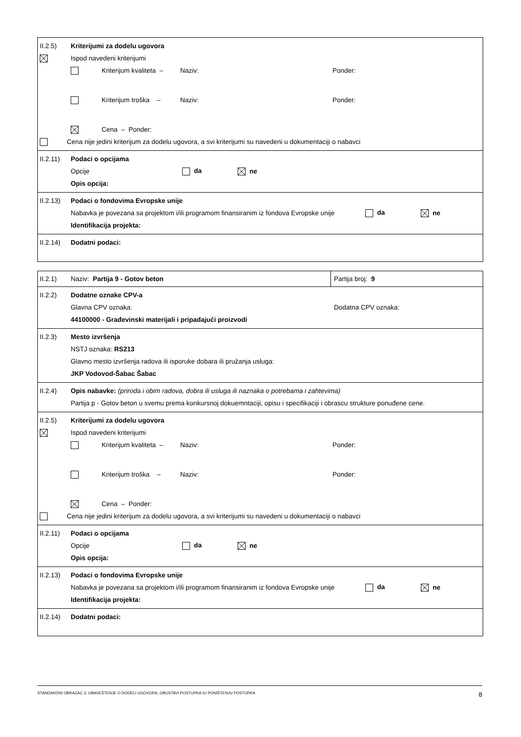II.2.5) Kriterijumi za dodelu ugovora
x Ispod navedeni kriterijumi
Kriterijum kvaliteta – Naziv: Ponder:
Kriterijum troška – Naziv: Ponder:
Cena – Ponder:
Cena nije jedini kriterijum za dodelu ugovora, a svi kriterijumi su navedeni u dokumentaciji o nabavci
II.2.11) Podaci o opcijama
Opcije da ne
Opis opcija:
II.2.13) Podaci o fondovima Evropske unije
Nabavka je povezana sa projektom i/ili programom finansiranim iz fondova Evropske unije da ne
Identifikacija projekta:
II.2.14) Dodatni podaci:
II.2.1) Naziv: Partija 9 - Gotov beton Partija broj: 9
II.2.2) Dodatne oznake CPV-a
Glavna CPV oznaka: Dodatna CPV oznaka:
44100000 - Građevinski materijali i pripadajući proizvodi
II.2.3) Mesto izvršenja
NSTJ oznaka: RS213
Glavno mesto izvršenja radova ili isporuke dobara ili pružanja usluga:
JKP Vodovod-Šabac Šabac
II.2.4) Opis nabavke: (priroda i obim radova, dobra ili usluga ili naznaka o potrebama i zahtevima)
Partija p - Gotov beton u svemu prema konkursnoj dokuemntaciji, opisu i specifikaciji i obrascu strukture ponuđene cene.
II.2.5) Kriterijumi za dodelu ugovora
Ispod navedeni kriterijumi
Kriterijum kvaliteta – Naziv: Ponder:
Kriterijum troška – Naziv: Ponder:
Cena – Ponder:
Cena nije jedini kriterijum za dodelu ugovora, a svi kriterijumi su navedeni u dokumentaciji o nabavci
II.2.11) Podaci o opcijama
Opcije da ne
Opis opcija:
II.2.13) Podaci o fondovima Evropske unije
Nabavka je povezana sa projektom i/ili programom finansiranim iz fondova Evropske unije da ne
Identifikacija projekta:
II.2.14) Dodatni podaci:
STANDARDNI OBRAZAC 3: OBAVEŠTENJE O DODELI UGOVORA, OBUSTAVI POSTUPKA ILI PONIŠTENJU POSTUPKA 8